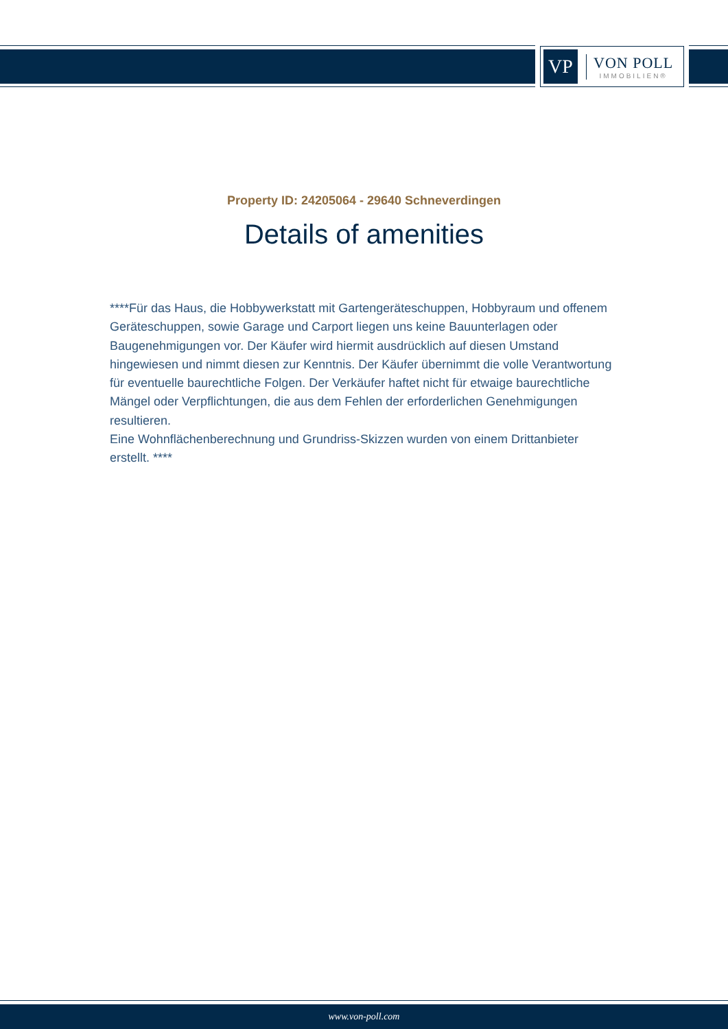VP
VON POLL
IMMOBILIEN®
Property ID: 24205064 - 29640 Schneverdingen
Details of amenities
****Für das Haus, die Hobbywerkstatt mit Gartengeräteschuppen, Hobbyraum und offenem Geräteschuppen, sowie Garage und Carport liegen uns keine Bauunterlagen oder Baugenehmigungen vor. Der Käufer wird hiermit ausdrücklich auf diesen Umstand hingewiesen und nimmt diesen zur Kenntnis. Der Käufer übernimmt die volle Verantwortung für eventuelle baurechtliche Folgen. Der Verkäufer haftet nicht für etwaige baurechtliche Mängel oder Verpflichtungen, die aus dem Fehlen der erforderlichen Genehmigungen resultieren.
Eine Wohnflächenberechnung und Grundriss-Skizzen wurden von einem Drittanbieter erstellt. ****
www.von-poll.com